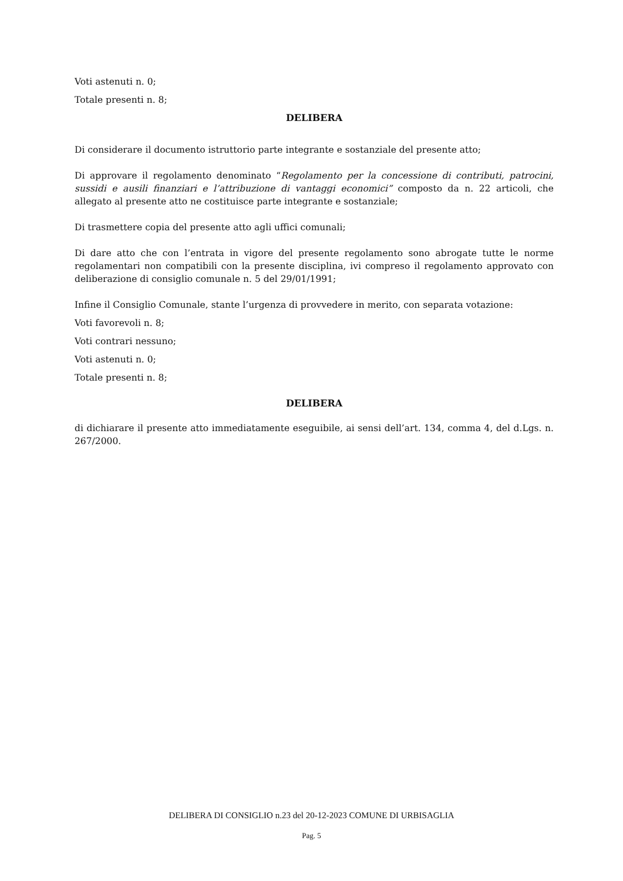Voti astenuti n. 0;
Totale presenti n. 8;
DELIBERA
Di considerare il documento istruttorio parte integrante e sostanziale del presente atto;
Di approvare il regolamento denominato “Regolamento per la concessione di contributi, patrocini, sussidi e ausili finanziari e l’attribuzione di vantaggi economici” composto da n. 22 articoli, che allegato al presente atto ne costituisce parte integrante e sostanziale;
Di trasmettere copia del presente atto agli uffici comunali;
Di dare atto che con l’entrata in vigore del presente regolamento sono abrogate tutte le norme regolamentari non compatibili con la presente disciplina, ivi compreso il regolamento approvato con deliberazione di consiglio comunale n. 5 del 29/01/1991;
Infine il Consiglio Comunale, stante l’urgenza di provvedere in merito, con separata votazione:
Voti favorevoli n. 8;
Voti contrari nessuno;
Voti astenuti n. 0;
Totale presenti n. 8;
DELIBERA
di dichiarare il presente atto immediatamente eseguibile, ai sensi dell’art. 134, comma 4, del d.Lgs. n. 267/2000.
DELIBERA DI CONSIGLIO n.23 del 20-12-2023 COMUNE DI URBISAGLIA
Pag. 5